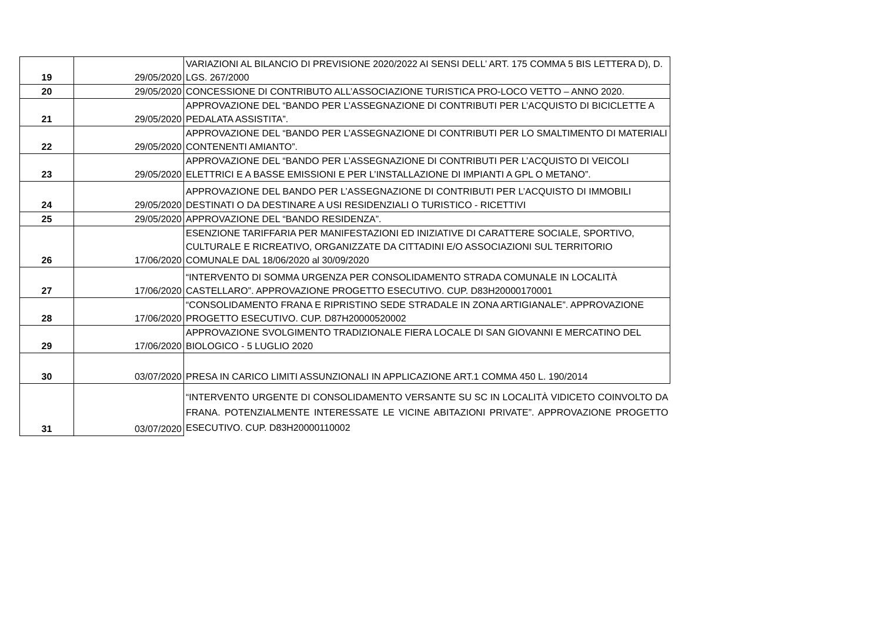| 19 | 29/05/2020 | VARIAZIONI AL BILANCIO DI PREVISIONE 2020/2022 AI SENSI DELL’ ART. 175 COMMA 5 BIS LETTERA D), D. LGS. 267/2000 |
| 20 | 29/05/2020 | CONCESSIONE DI CONTRIBUTO ALL’ASSOCIAZIONE TURISTICA PRO-LOCO VETTO – ANNO 2020. |
| 21 | 29/05/2020 | APPROVAZIONE DEL “BANDO PER L’ASSEGNAZIONE DI CONTRIBUTI PER L’ACQUISTO DI BICICLETTE A PEDALATA ASSISTITA”. |
| 22 | 29/05/2020 | APPROVAZIONE DEL “BANDO PER L’ASSEGNAZIONE DI CONTRIBUTI PER LO SMALTIMENTO DI MATERIALI CONTENENTI AMIANTO”. |
| 23 | 29/05/2020 | APPROVAZIONE DEL “BANDO PER L’ASSEGNAZIONE DI CONTRIBUTI PER L’ACQUISTO DI VEICOLI ELETTRICI E A BASSE EMISSIONI E PER L’INSTALLAZIONE DI IMPIANTI A GPL O METANO”. |
| 24 | 29/05/2020 | APPROVAZIONE DEL BANDO PER L’ASSEGNAZIONE DI CONTRIBUTI PER L’ACQUISTO DI IMMOBILI DESTINATI O DA DESTINARE A USI RESIDENZIALI O TURISTICO - RICETTIVI |
| 25 | 29/05/2020 | APPROVAZIONE DEL “BANDO RESIDENZA”. |
| 26 | 17/06/2020 | ESENZIONE TARIFFARIA PER MANIFESTAZIONI ED INIZIATIVE DI CARATTERE SOCIALE, SPORTIVO, CULTURALE E RICREATIVO, ORGANIZZATE DA CITTADINI E/O ASSOCIAZIONI SUL TERRITORIO COMUNALE DAL 18/06/2020 al 30/09/2020 |
| 27 | 17/06/2020 | “INTERVENTO DI SOMMA URGENZA PER CONSOLIDAMENTO STRADA COMUNALE IN LOCALITÀ CASTELLARO”. APPROVAZIONE PROGETTO ESECUTIVO. CUP. D83H20000170001 |
| 28 | 17/06/2020 | “CONSOLIDAMENTO FRANA E RIPRISTINO SEDE STRADALE IN ZONA ARTIGIANALE”. APPROVAZIONE PROGETTO ESECUTIVO. CUP. D87H20000520002 |
| 29 | 17/06/2020 | APPROVAZIONE SVOLGIMENTO TRADIZIONALE FIERA LOCALE DI SAN GIOVANNI E MERCATINO DEL BIOLOGICO - 5 LUGLIO 2020 |
| 30 | 03/07/2020 | PRESA IN CARICO LIMITI ASSUNZIONALI IN APPLICAZIONE ART.1 COMMA 450 L. 190/2014 |
| 31 | 03/07/2020 | “INTERVENTO URGENTE DI CONSOLIDAMENTO VERSANTE SU SC IN LOCALITÀ VIDICETO COINVOLTO DA FRANA. POTENZIALMENTE INTERESSATE LE VICINE ABITAZIONI PRIVATE”. APPROVAZIONE PROGETTO ESECUTIVO. CUP. D83H20000110002 |